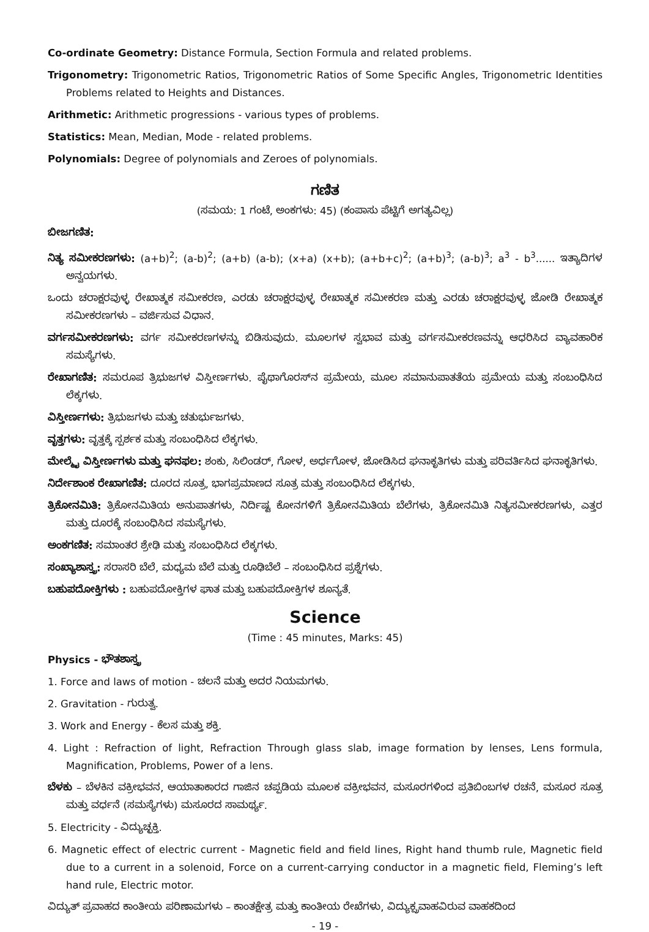Co-ordinate Geometry: Distance Formula, Section Formula and related problems.
Trigonometry: Trigonometric Ratios, Trigonometric Ratios of Some Specific Angles, Trigonometric Identities Problems related to Heights and Distances.
Arithmetic: Arithmetic progressions - various types of problems.
Statistics: Mean, Median, Mode - related problems.
Polynomials: Degree of polynomials and Zeroes of polynomials.
ಗಣಿತ
(ಸಮಯ: 1 ಗಂಟೆ, ಅಂಕಗಳು: 45) (ಕಂಪಾಸು ಪೆಟ್ಟಿಗೆ ಅಗತ್ಯವಿಲ್ಲ)
ಬೀಜಗಣಿತ:
ನಿತ್ಯ ಸಮೀಕರಣಗಳು: (a+b)<sup>2</sup>; (a-b)<sup>2</sup>; (a+b) (a-b); (x+a) (x+b); (a+b+c)<sup>2</sup>; (a+b)<sup>3</sup>; (a-b)<sup>3</sup>; a<sup>3</sup> - b<sup>3</sup>...... ಇತ್ಯಾದಿಗಳ ಅನ್ವಯಗಳು.
ಒಂದು ಚರಾಕ್ಷರವುಳ್ಳ ರೇಖಾತ್ಮಕ ಸಮೀಕರಣ, ಎರಡು ಚರಾಕ್ಷರವುಳ್ಳ ರೇಖಾತ್ಮಕ ಸಮೀಕರಣ ಮತ್ತು ಎರಡು ಚರಾಕ್ಷರವುಳ್ಳ ಜೋಡಿ ರೇಖಾತ್ಮಕ ಸಮೀಕರಣಗಳು – ವರ್ಜಿಸುವ ವಿಧಾನ.
ವರ್ಗಸಮೀಕರಣಗಳು: ವರ್ಗ ಸಮೀಕರಣಗಳನ್ನು ಬಿಡಿಸುವುದು. ಮೂಲಗಳ ಸ್ವಭಾವ ಮತ್ತು ವರ್ಗಸಮೀಕರಣವನ್ನು ಆಧರಿಸಿದ ವ್ಯಾವಹಾರಿಕ ಸಮಸ್ಯೆಗಳು.
ರೇಖಾಗಣಿತ: ಸಮರೂಪ ತ್ರಿಭುಜಗಳ ವಿಸ್ತೀರ್ಣಗಳು. ಪೈಥಾಗೊರಸ್‌ನ ಪ್ರಮೇಯ, ಮೂಲ ಸಮಾನುಪಾತತೆಯ ಪ್ರಮೇಯ ಮತ್ತು ಸಂಬಂಧಿಸಿದ ಲೆಕ್ಕಗಳು.
ವಿಸ್ತೀರ್ಣಗಳು: ತ್ರಿಭುಜಗಳು ಮತ್ತು ಚತುರ್ಭುಜಗಳು.
ವೃತ್ತಗಳು: ವೃತ್ತಕ್ಕೆ ಸ್ಪರ್ಶಕ ಮತ್ತು ಸಂಬಂಧಿಸಿದ ಲೆಕ್ಕಗಳು.
ಮೇಲ್ಮೈ ವಿಸ್ತೀರ್ಣಗಳು ಮತ್ತು ಘನಫಲ: ಶಂಕು, ಸಿಲಿಂಡರ್, ಗೋಳ, ಅರ್ಧಗೋಳ, ಜೋಡಿಸಿದ ಘನಾಕೃತಿಗಳು ಮತ್ತು ಪರಿವರ್ತಿಸಿದ ಘನಾಕೃತಿಗಳು.
ನಿರ್ದೇಶಾಂಕ ರೇಖಾಗಣಿತ: ದೂರದ ಸೂತ್ರ, ಭಾಗಪ್ರಮಾಣದ ಸೂತ್ರ ಮತ್ತು ಸಂಬಂಧಿಸಿದ ಲೆಕ್ಕಗಳು.
ತ್ರಿಕೋನಮಿತಿ: ತ್ರಿಕೋನಮಿತಿಯ ಅನುಪಾತಗಳು, ನಿರ್ದಿಷ್ಟ ಕೋನಗಳಿಗೆ ತ್ರಿಕೋನಮಿತಿಯ ಬೆಲೆಗಳು, ತ್ರಿಕೋನಮಿತಿ ನಿತ್ಯಸಮೀಕರಣಗಳು, ಎತ್ತರ ಮತ್ತು ದೂರಕ್ಕೆ ಸಂಬಂಧಿಸಿದ ಸಮಸ್ಯೆಗಳು.
ಅಂಕಗಣಿತ: ಸಮಾಂತರ ಶ್ರೇಢಿ ಮತ್ತು ಸಂಬಂಧಿಸಿದ ಲೆಕ್ಕಗಳು.
ಸಂಖ್ಯಾಶಾಸ್ತ್ರ: ಸರಾಸರಿ ಬೆಲೆ, ಮಧ್ಯಮ ಬೆಲೆ ಮತ್ತು ರೂಢಿಬೆಲೆ – ಸಂಬಂಧಿಸಿದ ಪ್ರಶ್ನೆಗಳು.
ಬಹುಪದೋಕ್ತಿಗಳು : ಬಹುಪದೋಕ್ತಿಗಳ ಘಾತ ಮತ್ತು ಬಹುಪದೋಕ್ತಿಗಳ ಶೂನ್ಯತೆ.
Science
(Time : 45 minutes, Marks: 45)
Physics - ಭೌತಶಾಸ್ತ್ರ
1. Force and laws of motion - ಚಲನೆ ಮತ್ತು ಅದರ ನಿಯಮಗಳು.
2. Gravitation - ಗುರುತ್ವ.
3. Work and Energy - ಕೆಲಸ ಮತ್ತು ಶಕ್ತಿ.
4. Light : Refraction of light, Refraction Through glass slab, image formation by lenses, Lens formula, Magnification, Problems, Power of a lens.
ಬೆಳಕು – ಬೆಳಕಿನ ವಕ್ರೀಭವನ, ಆಯಾತಾಕಾರದ ಗಾಜಿನ ಚಪ್ಪಡಿಯ ಮೂಲಕ ವಕ್ರೀಭವನ, ಮಸೂರಗಳಿಂದ ಪ್ರತಿಬಿಂಬಗಳ ರಚನೆ, ಮಸೂರ ಸೂತ್ರ ಮತ್ತು ವರ್ಧನೆ (ಸಮಸ್ಯೆಗಳು) ಮಸೂರದ ಸಾಮರ್ಥ್ಯ.
5. Electricity - ವಿದ್ಯುಚ್ಛಕ್ತಿ.
6. Magnetic effect of electric current - Magnetic field and field lines, Right hand thumb rule, Magnetic field due to a current in a solenoid, Force on a current-carrying conductor in a magnetic field, Fleming’s left hand rule, Electric motor.
ವಿದ್ಯುತ್ ಪ್ರವಾಹದ ಕಾಂತೀಯ ಪರಿಣಾಮಗಳು – ಕಾಂತಕ್ಷೇತ್ರ ಮತ್ತು ಕಾಂತೀಯ ರೇಖೆಗಳು, ವಿದ್ಯುಕ್ಪ್ರವಾಹವಿರುವ ವಾಹಕದಿಂದ
- 19 -